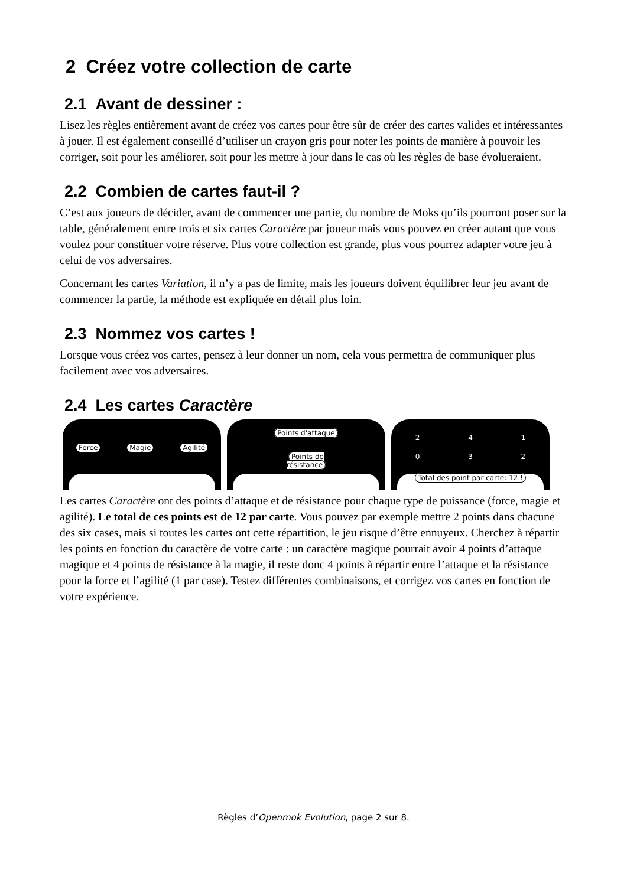2 Créez votre collection de carte
2.1 Avant de dessiner :
Lisez les règles entièrement avant de créez vos cartes pour être sûr de créer des cartes valides et intéressantes à jouer. Il est également conseillé d’utiliser un crayon gris pour noter les points de manière à pouvoir les corriger, soit pour les améliorer, soit pour les mettre à jour dans le cas où les règles de base évolueraient.
2.2 Combien de cartes faut-il ?
C’est aux joueurs de décider, avant de commencer une partie, du nombre de Moks qu’ils pourront poser sur la table, généralement entre trois et six cartes Caractère par joueur mais vous pouvez en créer autant que vous voulez pour constituer votre réserve. Plus votre collection est grande, plus vous pourrez adapter votre jeu à celui de vos adversaires.
Concernant les cartes Variation, il n’y a pas de limite, mais les joueurs doivent équilibrer leur jeu avant de commencer la partie, la méthode est expliquée en détail plus loin.
2.3 Nommez vos cartes !
Lorsque vous créez vos cartes, pensez à leur donner un nom, cela vous permettra de communiquer plus facilement avec vos adversaires.
2.4 Les cartes Caractère
Force Magie Agilité
Points d'attaque
Points de résistance
2 4 1
0 3 2
Total des point par carte: 12 !
Les cartes Caractère ont des points d’attaque et de résistance pour chaque type de puissance (force, magie et agilité). Le total de ces points est de 12 par carte. Vous pouvez par exemple mettre 2 points dans chacune des six cases, mais si toutes les cartes ont cette répartition, le jeu risque d’être ennuyeux. Cherchez à répartir les points en fonction du caractère de votre carte : un caractère magique pourrait avoir 4 points d’attaque magique et 4 points de résistance à la magie, il reste donc 4 points à répartir entre l’attaque et la résistance pour la force et l’agilité (1 par case). Testez différentes combinaisons, et corrigez vos cartes en fonction de votre expérience.
Règles d’Openmok Evolution, page 2 sur 8.